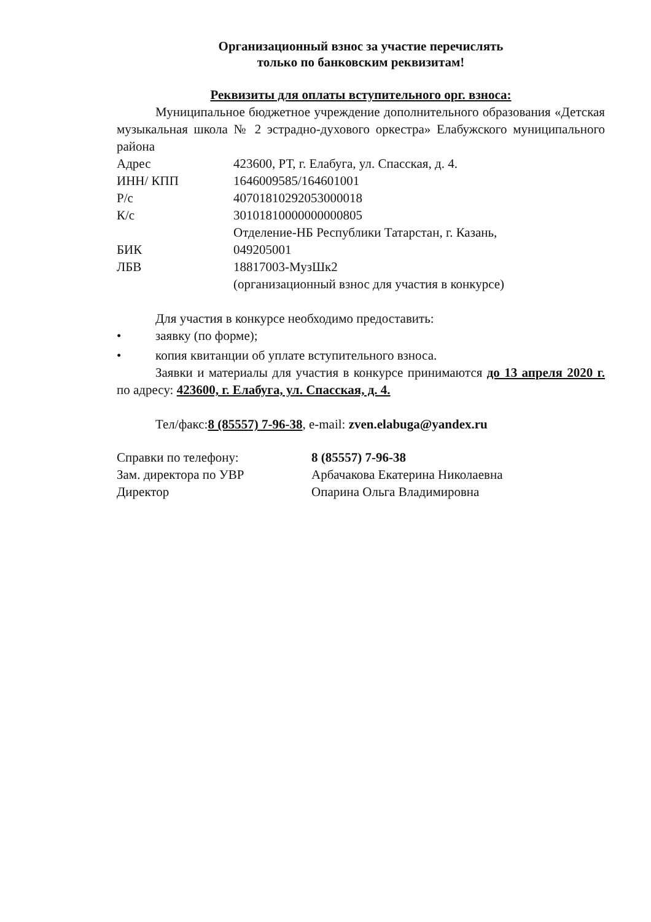Организационный взнос за участие перечислять
только по банковским реквизитам!
Реквизиты для оплаты вступительного орг. взноса:
Муниципальное бюджетное учреждение дополнительного образования «Детская музыкальная школа № 2 эстрадно-духового оркестра» Елабужского муниципального района
| Адрес | 423600, РТ, г. Елабуга, ул. Спасская, д. 4. |
| ИНН/ КПП | 1646009585/164601001 |
| Р/с | 40701810292053000018 |
| К/с | 30101810000000000805 |
| | Отделение-НБ Республики Татарстан, г. Казань, |
| БИК | 049205001 |
| ЛБВ | 18817003-МузШк2 |
| | (организационный взнос для участия в конкурсе) |
Для участия в конкурсе необходимо предоставить:
• заявку (по форме);
• копия квитанции об уплате вступительного взноса.
Заявки и материалы для участия в конкурсе принимаются до 13 апреля 2020 г. по адресу: 423600, г. Елабуга, ул. Спасская, д. 4.
Тел/факс:8 (85557) 7-96-38, e-mail: zven.elabuga@yandex.ru
| Справки по телефону: | 8 (85557) 7-96-38 |
| Зам. директора по УВР | Арбачакова Екатерина Николаевна |
| Директор | Опарина Ольга Владимировна |